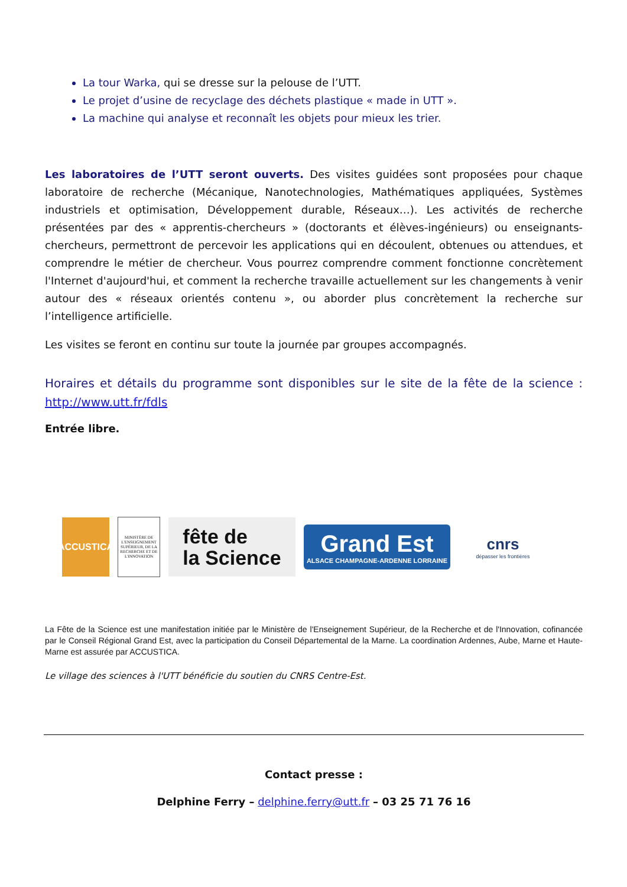La tour Warka, qui se dresse sur la pelouse de l’UTT.
Le projet d’usine de recyclage des déchets plastique « made in UTT ».
La machine qui analyse et reconnaît les objets pour mieux les trier.
Les laboratoires de l’UTT seront ouverts. Des visites guidées sont proposées pour chaque laboratoire de recherche (Mécanique, Nanotechnologies, Mathématiques appliquées, Systèmes industriels et optimisation, Développement durable, Réseaux…). Les activités de recherche présentées par des « apprentis-chercheurs » (doctorants et élèves-ingénieurs) ou enseignants-chercheurs, permettront de percevoir les applications qui en découlent, obtenues ou attendues, et comprendre le métier de chercheur. Vous pourrez comprendre comment fonctionne concrètement l'Internet d'aujourd'hui, et comment la recherche travaille actuellement sur les changements à venir autour des « réseaux orientés contenu », ou aborder plus concrètement la recherche sur l’intelligence artificielle.
Les visites se feront en continu sur toute la journée par groupes accompagnés.
Horaires et détails du programme sont disponibles sur le site de la fête de la science : http://www.utt.fr/fdls
Entrée libre.
ACCUSTICA
MINISTÈRE DE L'ENSEIGNEMENT SUPÉRIEUR, DE LA RECHERCHE ET DE L'INNOVATION
fête de
la Science
Grand Est
ALSACE CHAMPAGNE-ARDENNE LORRAINE
cnrs
dépasser les frontières
La Fête de la Science est une manifestation initiée par le Ministère de l'Enseignement Supérieur, de la Recherche et de l'Innovation, cofinancée par le Conseil Régional Grand Est, avec la participation du Conseil Départemental de la Marne. La coordination Ardennes, Aube, Marne et Haute-Marne est assurée par ACCUSTICA.
Le village des sciences à l'UTT bénéficie du soutien du CNRS Centre-Est.
Contact presse :
Delphine Ferry – delphine.ferry@utt.fr – 03 25 71 76 16